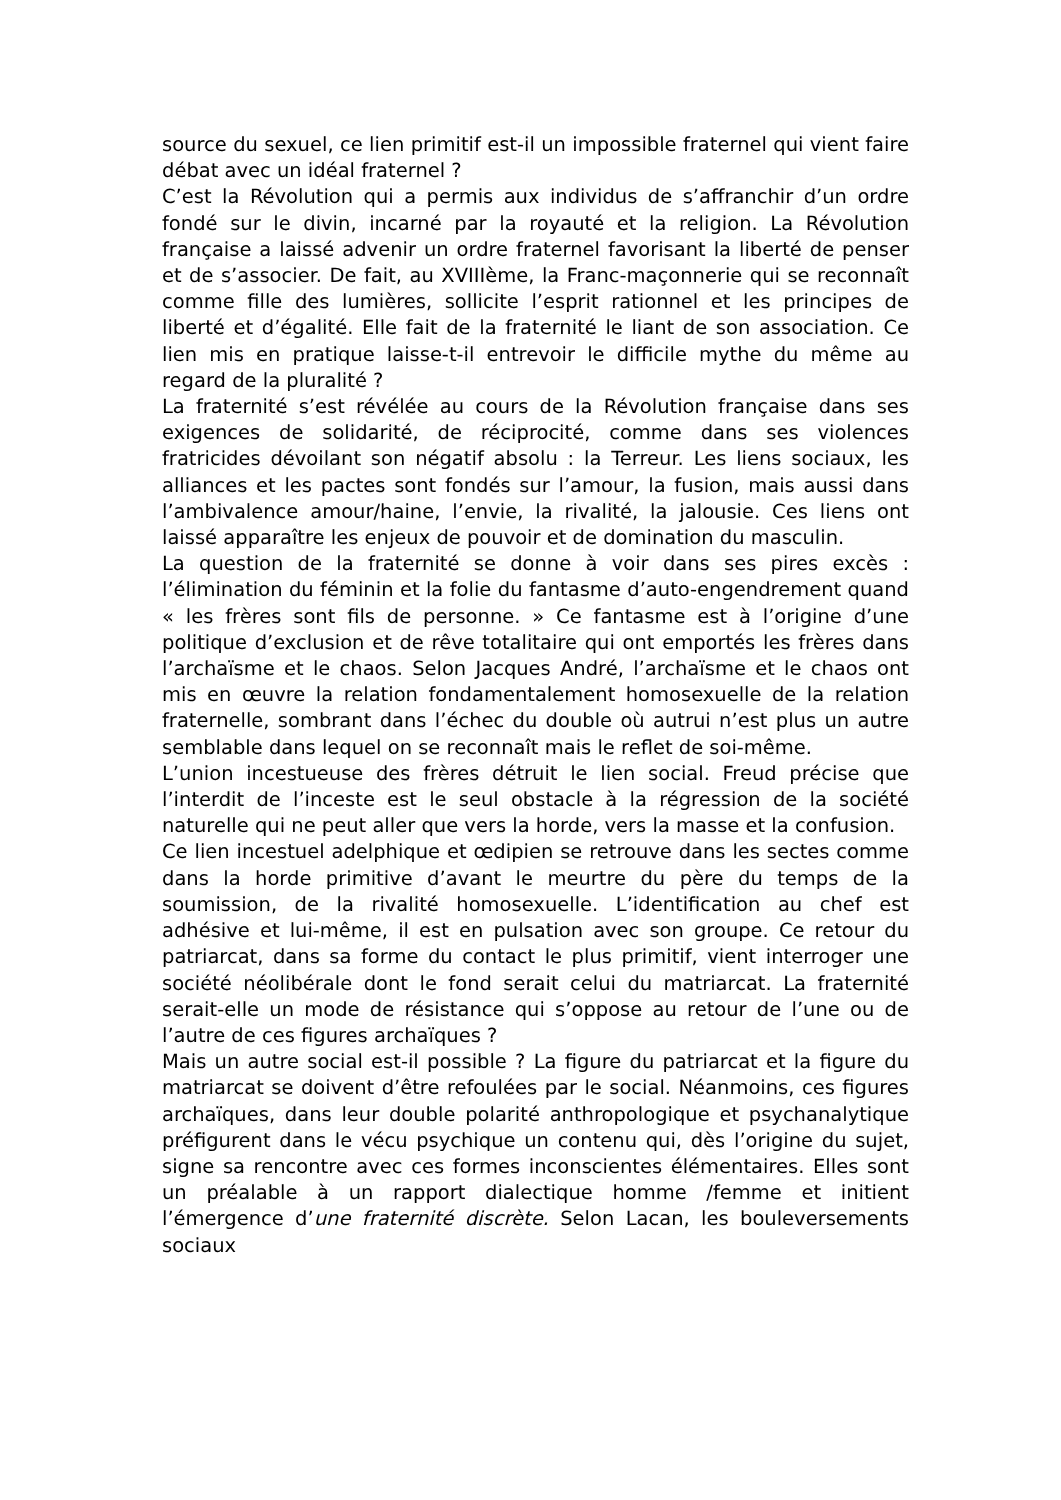source du sexuel, ce lien primitif est-il un impossible fraternel qui vient faire débat avec un idéal fraternel ?
C’est la Révolution qui a permis aux individus de s’affranchir d’un ordre fondé sur le divin, incarné par la royauté et la religion. La Révolution française a laissé advenir un ordre fraternel favorisant la liberté de penser et de s’associer. De fait, au XVIIIème, la Franc-maçonnerie qui se reconnaît comme fille des lumières, sollicite l’esprit rationnel et les principes de liberté et d’égalité. Elle fait de la fraternité le liant de son association. Ce lien mis en pratique laisse-t-il entrevoir le difficile mythe du même au regard de la pluralité ?
La fraternité s’est révélée au cours de la Révolution française dans ses exigences de solidarité, de réciprocité, comme dans ses violences fratricides dévoilant son négatif absolu : la Terreur. Les liens sociaux, les alliances et les pactes sont fondés sur l’amour, la fusion, mais aussi dans l’ambivalence amour/haine, l’envie, la rivalité, la jalousie. Ces liens ont laissé apparaître les enjeux de pouvoir et de domination du masculin.
La question de la fraternité se donne à voir dans ses pires excès : l’élimination du féminin et la folie du fantasme d’auto-engendrement quand « les frères sont fils de personne. » Ce fantasme est à l’origine d’une politique d’exclusion et de rêve totalitaire qui ont emportés les frères dans l’archaïsme et le chaos. Selon Jacques André, l’archaïsme et le chaos ont mis en œuvre la relation fondamentalement homosexuelle de la relation fraternelle, sombrant dans l’échec du double où autrui n’est plus un autre semblable dans lequel on se reconnaît mais le reflet de soi-même.
L’union incestueuse des frères détruit le lien social. Freud précise que l’interdit de l’inceste est le seul obstacle à la régression de la société naturelle qui ne peut aller que vers la horde, vers la masse et la confusion.
Ce lien incestuel adelphique et œdipien se retrouve dans les sectes comme dans la horde primitive d’avant le meurtre du père du temps de la soumission, de la rivalité homosexuelle. L’identification au chef est adhésive et lui-même, il est en pulsation avec son groupe. Ce retour du patriarcat, dans sa forme du contact le plus primitif, vient interroger une société néolibérale dont le fond serait celui du matriarcat. La fraternité serait-elle un mode de résistance qui s’oppose au retour de l’une ou de l’autre de ces figures archaïques ?
Mais un autre social est-il possible ? La figure du patriarcat et la figure du matriarcat se doivent d’être refoulées par le social. Néanmoins, ces figures archaïques, dans leur double polarité anthropologique et psychanalytique préfigurent dans le vécu psychique un contenu qui, dès l’origine du sujet, signe sa rencontre avec ces formes inconscientes élémentaires. Elles sont un préalable à un rapport dialectique homme /femme et initient l’émergence d’une fraternité discrète. Selon Lacan, les bouleversements sociaux